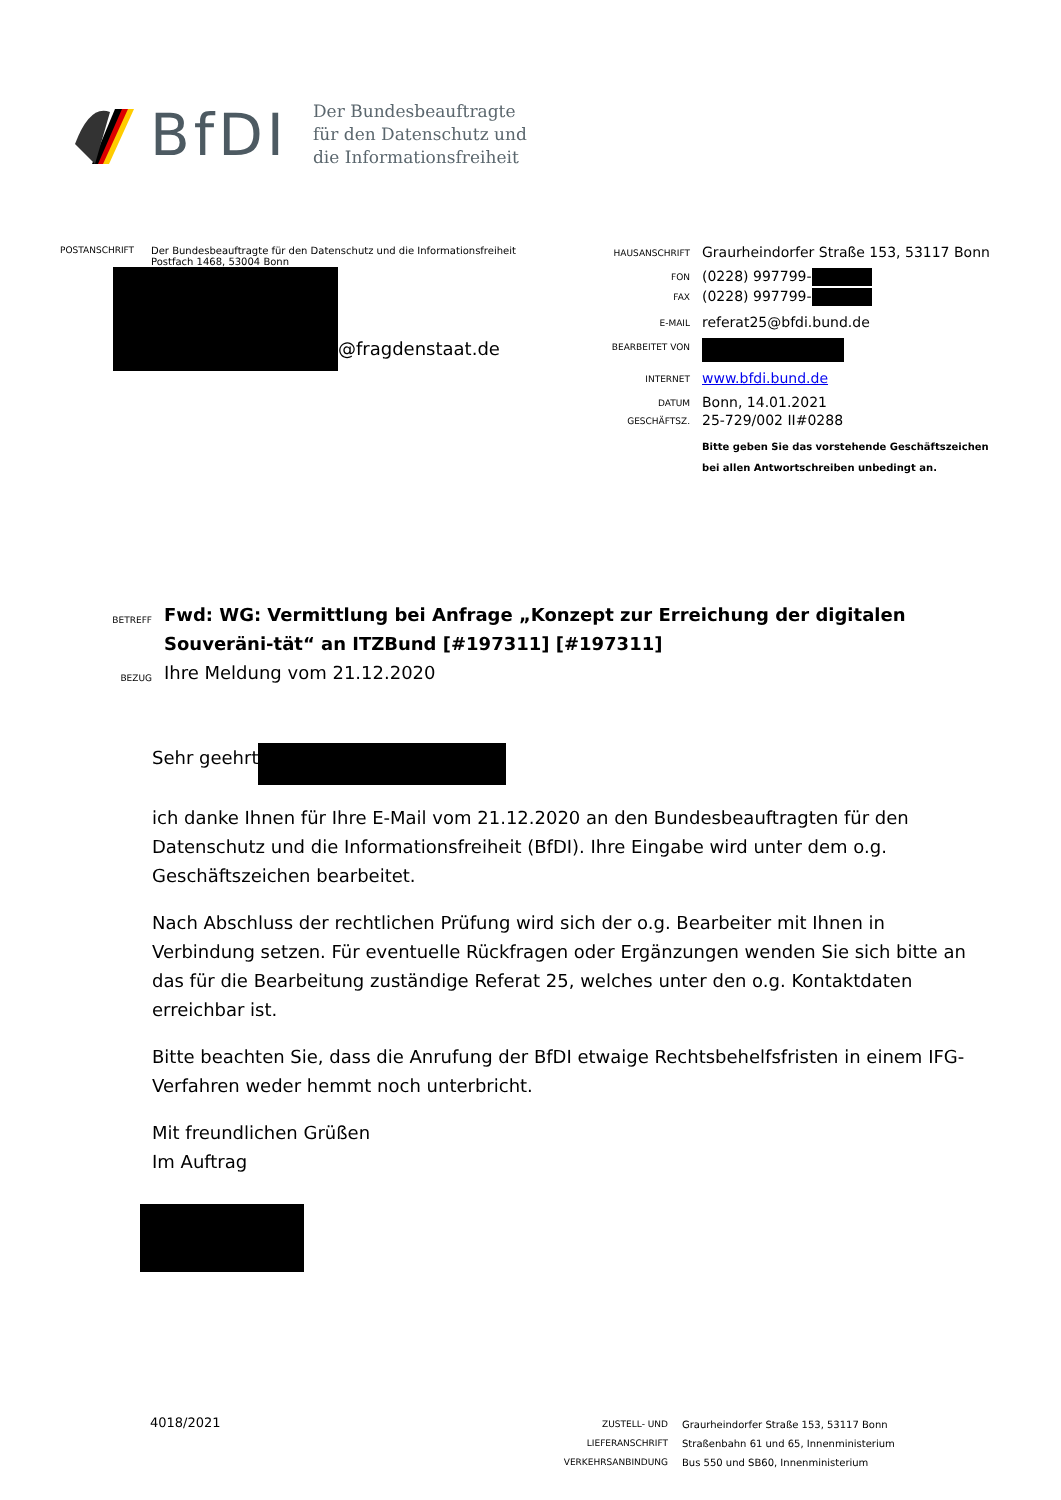BfDI
Der Bundesbeauftragte
für den Datenschutz und
die Informationsfreiheit
POSTANSCHRIFT Der Bundesbeauftragte für den Datenschutz und die Informationsfreiheit
Postfach 1468, 53004 Bonn
@fragdenstaat.de
HAUSANSCHRIFT Graurheindorfer Straße 153, 53117 Bonn
FON (0228) 997799-
FAX (0228) 997799-
E-MAIL referat25@bfdi.bund.de
BEARBEITET VON
INTERNET www.bfdi.bund.de
DATUM Bonn, 14.01.2021
GESCHÄFTSZ. 25-729/002 II#0288
Bitte geben Sie das vorstehende Geschäftszeichen
bei allen Antwortschreiben unbedingt an.
BETREFF Fwd: WG: Vermittlung bei Anfrage „Konzept zur Erreichung der digitalen Souveräni-tät“ an ITZBund [#197311] [#197311]
BEZUG Ihre Meldung vom 21.12.2020
Sehr geehrt
ich danke Ihnen für Ihre E-Mail vom 21.12.2020 an den Bundesbeauftragten für den Datenschutz und die Informationsfreiheit (BfDI). Ihre Eingabe wird unter dem o.g. Geschäftszeichen bearbeitet.
Nach Abschluss der rechtlichen Prüfung wird sich der o.g. Bearbeiter mit Ihnen in Verbindung setzen. Für eventuelle Rückfragen oder Ergänzungen wenden Sie sich bitte an das für die Bearbeitung zuständige Referat 25, welches unter den o.g. Kontaktdaten erreichbar ist.
Bitte beachten Sie, dass die Anrufung der BfDI etwaige Rechtsbehelfsfristen in einem IFG-Verfahren weder hemmt noch unterbricht.
Mit freundlichen Grüßen
Im Auftrag
4018/2021
ZUSTELL- UND LIEFERANSCHRIFT
VERKEHRSANBINDUNG
Graurheindorfer Straße 153, 53117 Bonn
Straßenbahn 61 und 65, Innenministerium
Bus 550 und SB60, Innenministerium